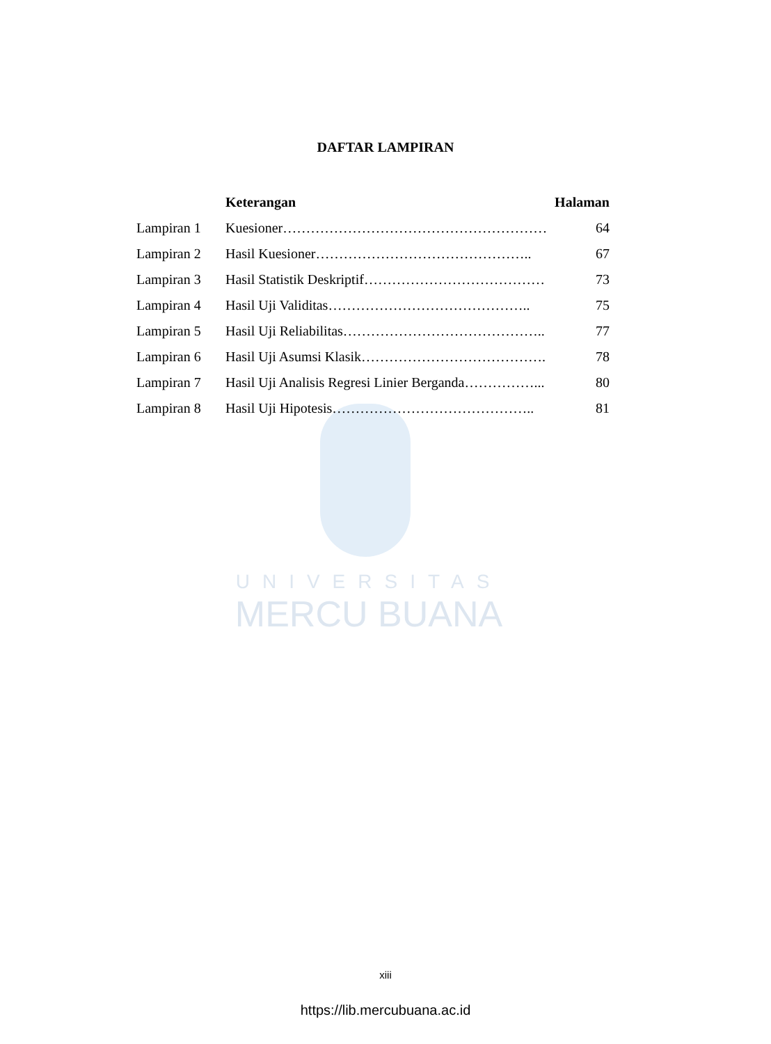UNIVERSITAS
MERCU BUANA
DAFTAR LAMPIRAN
| | Keterangan | Halaman |
| --- | --- | --- |
| Lampiran 1 | Kuesioner………………………………………………… | 64 |
| Lampiran 2 | Hasil Kuesioner……………………………………….. | 67 |
| Lampiran 3 | Hasil Statistik Deskriptif………………………………… | 73 |
| Lampiran 4 | Hasil Uji Validitas…………………………………….. | 75 |
| Lampiran 5 | Hasil Uji Reliabilitas…………………………………….. | 77 |
| Lampiran 6 | Hasil Uji Asumsi Klasik…………………………………. | 78 |
| Lampiran 7 | Hasil Uji Analisis Regresi Linier Berganda……………... | 80 |
| Lampiran 8 | Hasil Uji Hipotesis…………………………………….. | 81 |
xiii
https://lib.mercubuana.ac.id